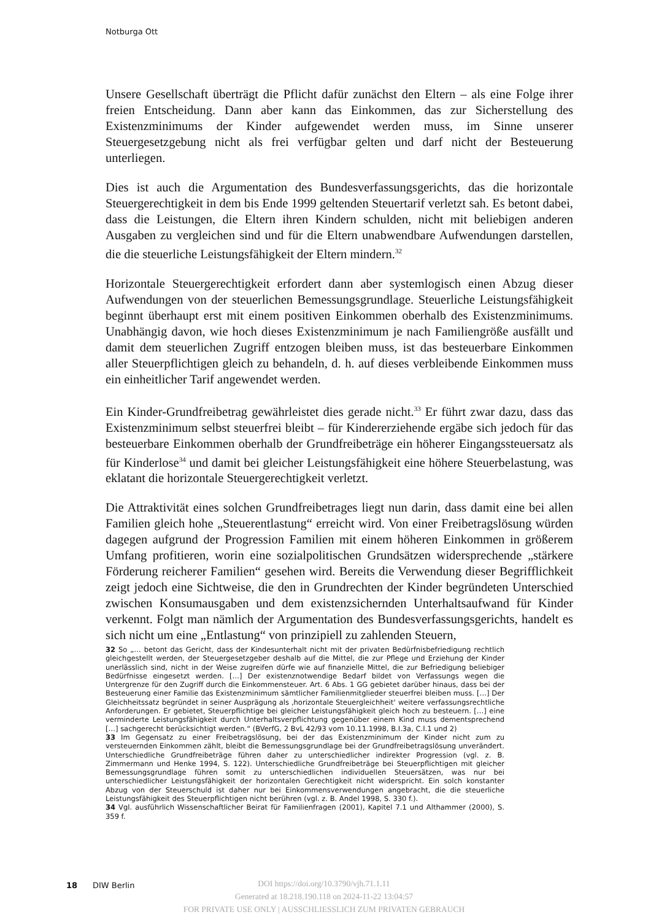Notburga Ott
Unsere Gesellschaft überträgt die Pflicht dafür zunächst den Eltern – als eine Folge ihrer freien Entscheidung. Dann aber kann das Einkommen, das zur Sicherstellung des Existenzminimums der Kinder aufgewendet werden muss, im Sinne unserer Steuergesetzgebung nicht als frei verfügbar gelten und darf nicht der Besteuerung unterliegen.
Dies ist auch die Argumentation des Bundesverfassungsgerichts, das die horizontale Steuergerechtigkeit in dem bis Ende 1999 geltenden Steuertarif verletzt sah. Es betont dabei, dass die Leistungen, die Eltern ihren Kindern schulden, nicht mit beliebigen anderen Ausgaben zu vergleichen sind und für die Eltern unabwendbare Aufwendungen darstellen, die die steuerliche Leistungsfähigkeit der Eltern mindern.<sup>32</sup>
Horizontale Steuergerechtigkeit erfordert dann aber systemlogisch einen Abzug dieser Aufwendungen von der steuerlichen Bemessungsgrundlage. Steuerliche Leistungsfähigkeit beginnt überhaupt erst mit einem positiven Einkommen oberhalb des Existenzminimums. Unabhängig davon, wie hoch dieses Existenzminimum je nach Familiengröße ausfällt und damit dem steuerlichen Zugriff entzogen bleiben muss, ist das besteuerbare Einkommen aller Steuerpflichtigen gleich zu behandeln, d. h. auf dieses verbleibende Einkommen muss ein einheitlicher Tarif angewendet werden.
Ein Kinder-Grundfreibetrag gewährleistet dies gerade nicht.<sup>33</sup> Er führt zwar dazu, dass das Existenzminimum selbst steuerfrei bleibt – für Kindererziehende ergäbe sich jedoch für das besteuerbare Einkommen oberhalb der Grundfreibeträge ein höherer Eingangssteuersatz als für Kinderlose<sup>34</sup> und damit bei gleicher Leistungsfähigkeit eine höhere Steuerbelastung, was eklatant die horizontale Steuergerechtigkeit verletzt.
Die Attraktivität eines solchen Grundfreibetrages liegt nun darin, dass damit eine bei allen Familien gleich hohe „Steuerentlastung“ erreicht wird. Von einer Freibetragslösung würden dagegen aufgrund der Progression Familien mit einem höheren Einkommen in größerem Umfang profitieren, worin eine sozialpolitischen Grundsätzen widersprechende „stärkere Förderung reicherer Familien“ gesehen wird. Bereits die Verwendung dieser Begrifflichkeit zeigt jedoch eine Sichtweise, die den in Grundrechten der Kinder begründeten Unterschied zwischen Konsumausgaben und dem existenzsichernden Unterhaltsaufwand für Kinder verkennt. Folgt man nämlich der Argumentation des Bundesverfassungsgerichts, handelt es sich nicht um eine „Entlastung“ von prinzipiell zu zahlenden Steuern,
32 So „… betont das Gericht, dass der Kindesunterhalt nicht mit der privaten Bedürfnisbefriedigung rechtlich gleichgestellt werden, der Steuergesetzgeber deshalb auf die Mittel, die zur Pflege und Erziehung der Kinder unerlässlich sind, nicht in der Weise zugreifen dürfe wie auf finanzielle Mittel, die zur Befriedigung beliebiger Bedürfnisse eingesetzt werden. […] Der existenznotwendige Bedarf bildet von Verfassungs wegen die Untergrenze für den Zugriff durch die Einkommensteuer. Art. 6 Abs. 1 GG gebietet darüber hinaus, dass bei der Besteuerung einer Familie das Existenzminimum sämtlicher Familienmitglieder steuerfrei bleiben muss. […] Der Gleichheitssatz begründet in seiner Ausprägung als ‚horizontale Steuergleichheit‘ weitere verfassungsrechtliche Anforderungen. Er gebietet, Steuerpflichtige bei gleicher Leistungsfähigkeit gleich hoch zu besteuern. […] eine verminderte Leistungsfähigkeit durch Unterhaltsverpflichtung gegenüber einem Kind muss dementsprechend […] sachgerecht berücksichtigt werden.“ (BVerfG, 2 BvL 42/93 vom 10.11.1998, B.I.3a, C.I.1 und 2)
33 Im Gegensatz zu einer Freibetragslösung, bei der das Existenzminimum der Kinder nicht zum zu versteuernden Einkommen zählt, bleibt die Bemessungsgrundlage bei der Grundfreibetragslösung unverändert. Unterschiedliche Grundfreibeträge führen daher zu unterschiedlicher indirekter Progression (vgl. z. B. Zimmermann und Henke 1994, S. 122). Unterschiedliche Grundfreibeträge bei Steuerpflichtigen mit gleicher Bemessungsgrundlage führen somit zu unterschiedlichen individuellen Steuersätzen, was nur bei unterschiedlicher Leistungsfähigkeit der horizontalen Gerechtigkeit nicht widerspricht. Ein solch konstanter Abzug von der Steuerschuld ist daher nur bei Einkommensverwendungen angebracht, die die steuerliche Leistungsfähigkeit des Steuerpflichtigen nicht berühren (vgl. z. B. Andel 1998, S. 330 f.).
34 Vgl. ausführlich Wissenschaftlicher Beirat für Familienfragen (2001), Kapitel 7.1 und Althammer (2000), S. 359 f.
18 DIW Berlin
DOI https://doi.org/10.3790/vjh.71.1.11
Generated at 18.218.190.118 on 2024-11-22 13:04:57
FOR PRIVATE USE ONLY | AUSSCHLIESSLICH ZUM PRIVATEN GEBRAUCH